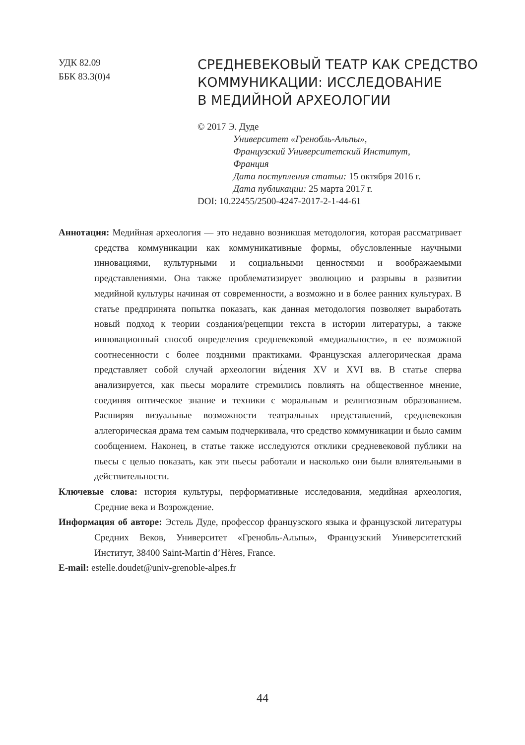УДК 82.09
ББК 83.3(0)4
СРЕДНЕВЕКОВЫЙ ТЕАТР КАК СРЕДСТВО
КОММУНИКАЦИИ: ИССЛЕДОВАНИЕ
В МЕДИЙНОЙ АРХЕОЛОГИИ
© 2017 Э. Дуде
Университет «Гренобль-Альпы»,
Французский Университетский Институт,
Франция
Дата поступления статьи: 15 октября 2016 г.
Дата публикации: 25 марта 2017 г.
DOI: 10.22455/2500-4247-2017-2-1-44-61
Аннотация: Медийная археология — это недавно возникшая методология, которая рассматривает средства коммуникации как коммуникативные формы, обусловленные научными инновациями, культурными и социальными ценностями и воображаемыми представлениями. Она также проблематизирует эволюцию и разрывы в развитии медийной культуры начиная от современности, а возможно и в более ранних культурах. В статье предпринята попытка показать, как данная методология позволяет выработать новый подход к теории создания/рецепции текста в истории литературы, а также инновационный способ определения средневековой «медиальности», в ее возможной соотнесенности с более поздними практиками. Французская аллегорическая драма представляет собой случай археологии ви́дения XV и XVI вв. В статье сперва анализируется, как пьесы моралите стремились повлиять на общественное мнение, соединяя оптическое знание и техники с моральным и религиозным образованием. Расширяя визуальные возможности театральных представлений, средневековая аллегорическая драма тем самым подчеркивала, что средство коммуникации и было самим сообщением. Наконец, в статье также исследуются отклики средневековой публики на пьесы с целью показать, как эти пьесы работали и насколько они были влиятельными в действительности.
Ключевые слова: история культуры, перформативные исследования, медийная археология, Средние века и Возрождение.
Информация об авторе: Эстель Дуде, профессор французского языка и французской литературы Средних Веков, Университет «Гренобль-Альпы», Французский Университетский Институт, 38400 Saint-Martin d’Hères, France.
E-mail: estelle.doudet@univ-grenoble-alpes.fr
44